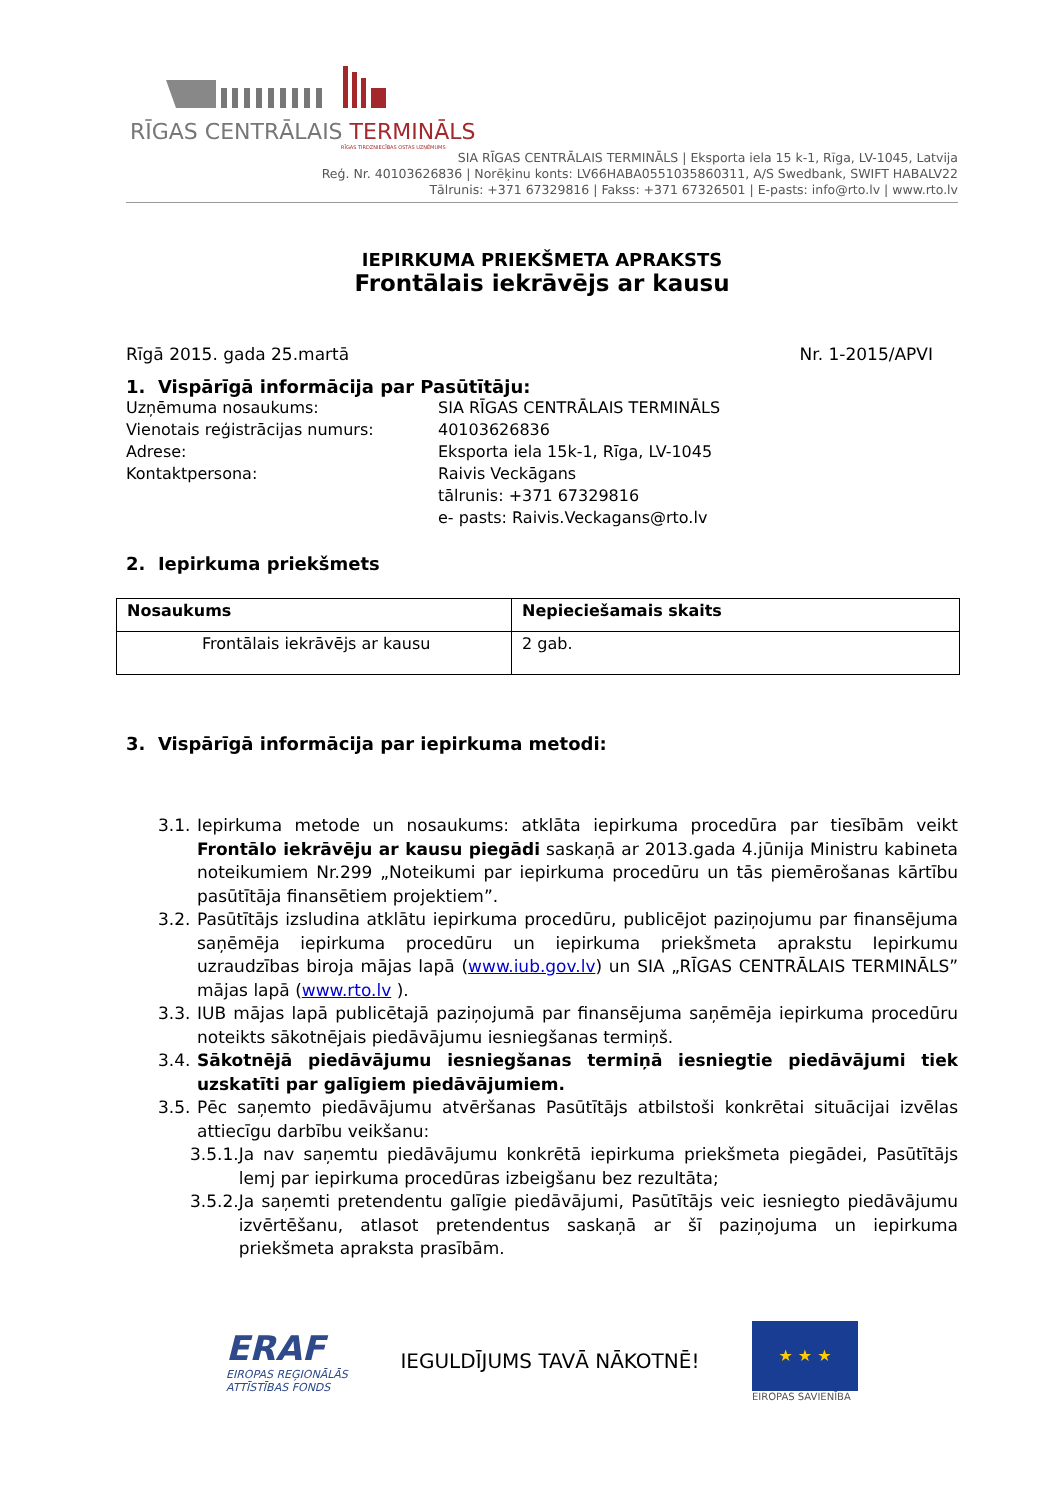RĪGAS CENTRĀLAIS TERMINĀLS
RĪGAS TIRDZNIECĪBAS OSTAS UZŅĒMUMS
SIA RĪGAS CENTRĀLAIS TERMINĀLS | Eksporta iela 15 k-1, Rīga, LV-1045, Latvija
Reģ. Nr. 40103626836 | Norēķinu konts: LV66HABA0551035860311, A/S Swedbank, SWIFT HABALV22
Tālrunis: +371 67329816 | Fakss: +371 67326501 | E-pasts: info@rto.lv | www.rto.lv
IEPIRKUMA PRIEKŠMETA APRAKSTS
Frontālais iekrāvējs ar kausu
Rīgā 2015. gada 25.martā Nr. 1-2015/APVI
1. Vispārīgā informācija par Pasūtītāju:
Uzņēmuma nosaukums: SIA RĪGAS CENTRĀLAIS TERMINĀLS Vienotais reģistrācijas numurs: 40103626836 Adrese: Eksporta iela 15k-1, Rīga, LV-1045 Kontaktpersona: Raivis Veckāgans
tālrunis: +371 67329816
e- pasts: Raivis.Veckagans@rto.lv
2. Iepirkuma priekšmets
| Nosaukums | Nepieciešamais skaits |
| --- | --- |
| Frontālais iekrāvējs ar kausu | 2 gab. |
3. Vispārīgā informācija par iepirkuma metodi:
3.1. Iepirkuma metode un nosaukums: atklāta iepirkuma procedūra par tiesībām veikt Frontālo iekrāvēju ar kausu piegādi saskaņā ar 2013.gada 4.jūnija Ministru kabineta noteikumiem Nr.299 „Noteikumi par iepirkuma procedūru un tās piemērošanas kārtību pasūtītāja finansētiem projektiem”.
3.2. Pasūtītājs izsludina atklātu iepirkuma procedūru, publicējot paziņojumu par finansējuma saņēmēja iepirkuma procedūru un iepirkuma priekšmeta aprakstu Iepirkumu uzraudzības biroja mājas lapā (www.iub.gov.lv) un SIA „RĪGAS CENTRĀLAIS TERMINĀLS” mājas lapā (www.rto.lv ).
3.3. IUB mājas lapā publicētajā paziņojumā par finansējuma saņēmēja iepirkuma procedūru noteikts sākotnējais piedāvājumu iesniegšanas termiņš.
3.4. Sākotnējā piedāvājumu iesniegšanas termiņā iesniegtie piedāvājumi tiek uzskatīti par galīgiem piedāvājumiem.
3.5. Pēc saņemto piedāvājumu atvēršanas Pasūtītājs atbilstoši konkrētai situācijai izvēlas attiecīgu darbību veikšanu:
3.5.1. Ja nav saņemtu piedāvājumu konkrētā iepirkuma priekšmeta piegādei, Pasūtītājs lemj par iepirkuma procedūras izbeigšanu bez rezultāta;
3.5.2. Ja saņemti pretendentu galīgie piedāvājumi, Pasūtītājs veic iesniegto piedāvājumu izvērtēšanu, atlasot pretendentus saskaņā ar šī paziņojuma un iepirkuma priekšmeta apraksta prasībām.
ERAF
EIROPAS REĢIONĀLĀS
ATTĪSTĪBAS FONDS
IEGULDĪJUMS TAVĀ NĀKOTNĒ!
★ ★ ★
EIROPAS SAVIENĪBA